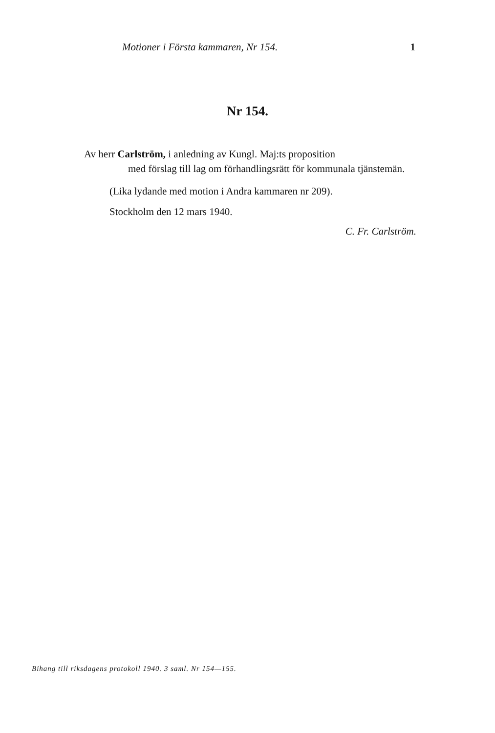Motioner i Första kammaren, Nr 154. 1
Nr 154.
Av herr Carlström, i anledning av Kungl. Maj:ts proposition
med förslag till lag om förhandlingsrätt för kommunala tjänstemän.
(Lika lydande med motion i Andra kammaren nr 209).
Stockholm den 12 mars 1940.
C. Fr. Carlström.
Bihang till riksdagens protokoll 1940. 3 saml. Nr 154—155.